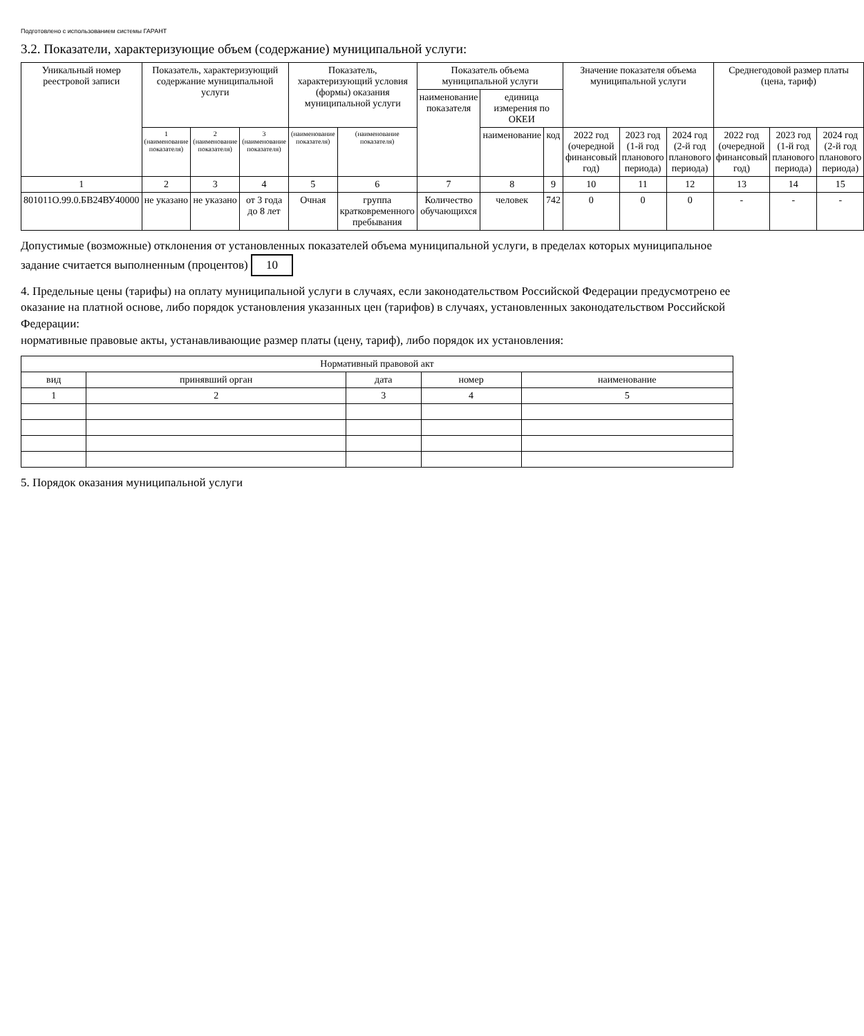Подготовлено с использованием системы ГАРАНТ
3.2. Показатели, характеризующие объем (содержание) муниципальной услуги:
| Уникальный номер реестровой записи | Показатель, характеризующий содержание муниципальной услуги | | | Показатель, характеризующий условия (формы) оказания муниципальной услуги | | Показатель объема муниципальной услуги | | | Значение показателя объема муниципальной услуги | | | Среднегодовой размер платы (цена, тариф) | | |
| --- | --- | --- | --- | --- | --- | --- | --- | --- | --- | --- | --- | --- | --- | --- |
| | | | | | | наименование показателя | единица измерения по ОКЕИ | | | | | | | |
| | 1 (наименование показателя) | 2 (наименование показателя) | 3 (наименование показателя) | (наименование показателя) | (наименование показателя) | | наименование | код | 2022 год (очередной финансовый год) | 2023 год (1-й год планового периода) | 2024 год (2-й год планового периода) | 2022 год (очередной финансовый год) | 2023 год (1-й год планового периода) | 2024 год (2-й год планового периода) |
| 1 | 2 | 3 | 4 | 5 | 6 | 7 | 8 | 9 | 10 | 11 | 12 | 13 | 14 | 15 |
| 801011О.99.0.БВ24ВУ40000 | не указано | не указано | от 3 года до 8 лет | Очная | группа кратковременного пребывания | Количество обучающихся | человек | 742 | 0 | 0 | 0 | - | - | - |
Допустимые (возможные) отклонения от установленных показателей объема муниципальной услуги, в пределах которых муниципальное задание считается выполненным (процентов) 10
4. Предельные цены (тарифы) на оплату муниципальной услуги в случаях, если законодательством Российской Федерации предусмотрено ее оказание на платной основе, либо порядок установления указанных цен (тарифов) в случаях, установленных законодательством Российской Федерации:
нормативные правовые акты, устанавливающие размер платы (цену, тариф), либо порядок их установления:
| Нормативный правовой акт | | | | |
| --- | --- | --- | --- | --- |
| вид | принявший орган | дата | номер | наименование |
| 1 | 2 | 3 | 4 | 5 |
5. Порядок оказания муниципальной услуги